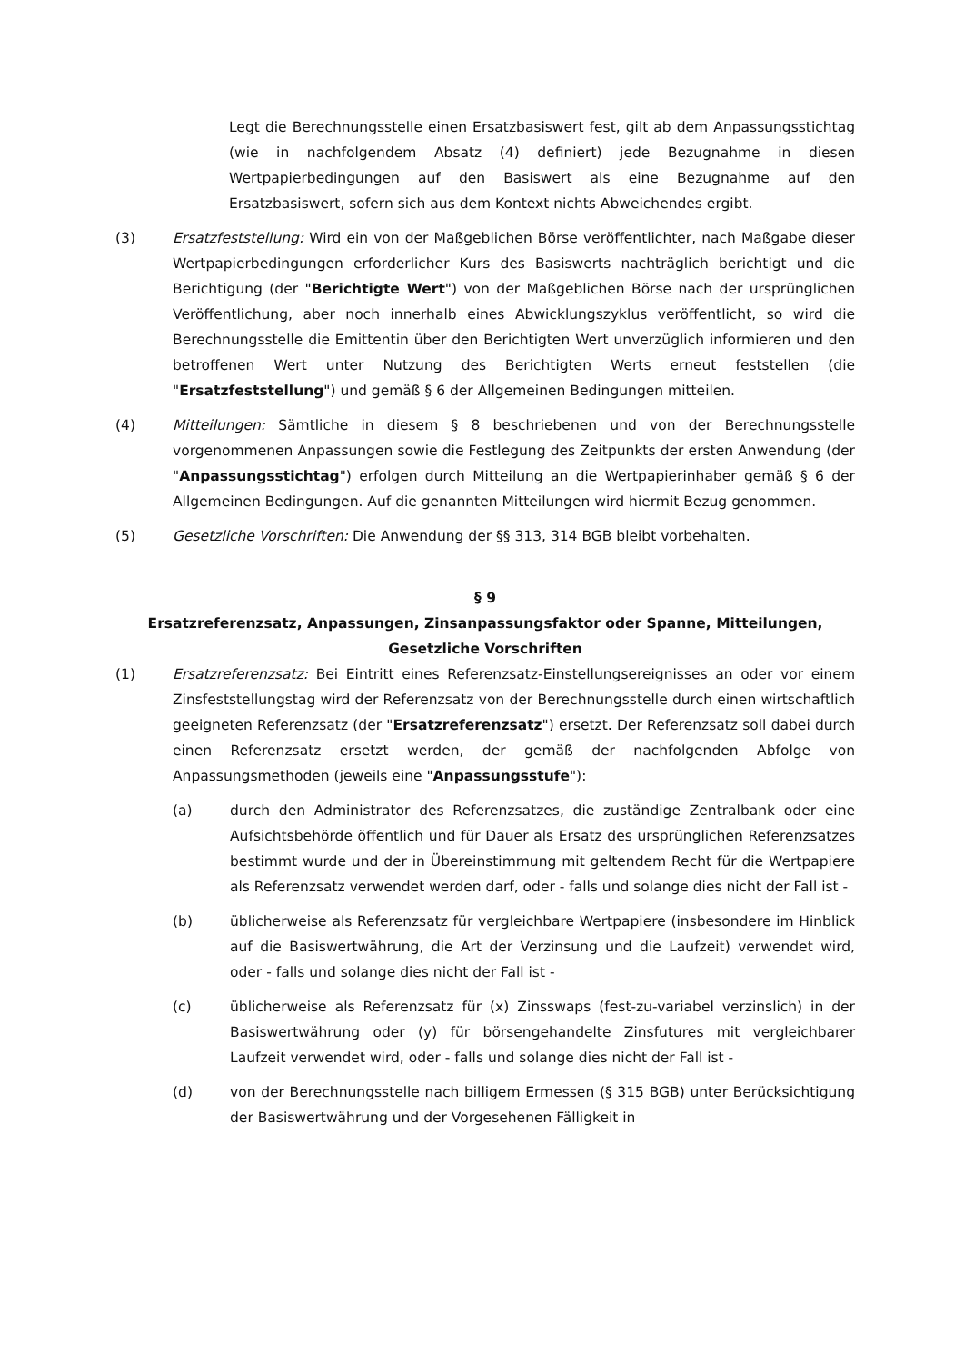Legt die Berechnungsstelle einen Ersatzbasiswert fest, gilt ab dem Anpassungsstichtag (wie in nachfolgendem Absatz (4) definiert) jede Bezugnahme in diesen Wertpapierbedingungen auf den Basiswert als eine Bezugnahme auf den Ersatzbasiswert, sofern sich aus dem Kontext nichts Abweichendes ergibt.
(3) Ersatzfeststellung: Wird ein von der Maßgeblichen Börse veröffentlichter, nach Maßgabe dieser Wertpapierbedingungen erforderlicher Kurs des Basiswerts nachträglich berichtigt und die Berichtigung (der "Berichtigte Wert") von der Maßgeblichen Börse nach der ursprünglichen Veröffentlichung, aber noch innerhalb eines Abwicklungszyklus veröffentlicht, so wird die Berechnungsstelle die Emittentin über den Berichtigten Wert unverzüglich informieren und den betroffenen Wert unter Nutzung des Berichtigten Werts erneut feststellen (die "Ersatzfeststellung") und gemäß § 6 der Allgemeinen Bedingungen mitteilen.
(4) Mitteilungen: Sämtliche in diesem § 8 beschriebenen und von der Berechnungsstelle vorgenommenen Anpassungen sowie die Festlegung des Zeitpunkts der ersten Anwendung (der "Anpassungsstichtag") erfolgen durch Mitteilung an die Wertpapierinhaber gemäß § 6 der Allgemeinen Bedingungen. Auf die genannten Mitteilungen wird hiermit Bezug genommen.
(5) Gesetzliche Vorschriften: Die Anwendung der §§ 313, 314 BGB bleibt vorbehalten.
§ 9
Ersatzreferenzsatz, Anpassungen, Zinsanpassungsfaktor oder Spanne, Mitteilungen, Gesetzliche Vorschriften
(1) Ersatzreferenzsatz: Bei Eintritt eines Referenzsatz-Einstellungsereignisses an oder vor einem Zinsfeststellungstag wird der Referenzsatz von der Berechnungsstelle durch einen wirtschaftlich geeigneten Referenzsatz (der "Ersatzreferenzsatz") ersetzt. Der Referenzsatz soll dabei durch einen Referenzsatz ersetzt werden, der gemäß der nachfolgenden Abfolge von Anpassungsmethoden (jeweils eine "Anpassungsstufe"):
(a) durch den Administrator des Referenzsatzes, die zuständige Zentralbank oder eine Aufsichtsbehörde öffentlich und für Dauer als Ersatz des ursprünglichen Referenzsatzes bestimmt wurde und der in Übereinstimmung mit geltendem Recht für die Wertpapiere als Referenzsatz verwendet werden darf, oder - falls und solange dies nicht der Fall ist -
(b) üblicherweise als Referenzsatz für vergleichbare Wertpapiere (insbesondere im Hinblick auf die Basiswertwährung, die Art der Verzinsung und die Laufzeit) verwendet wird, oder - falls und solange dies nicht der Fall ist -
(c) üblicherweise als Referenzsatz für (x) Zinsswaps (fest-zu-variabel verzinslich) in der Basiswertwährung oder (y) für börsengehandelte Zinsfutures mit vergleichbarer Laufzeit verwendet wird, oder - falls und solange dies nicht der Fall ist -
(d) von der Berechnungsstelle nach billigem Ermessen (§ 315 BGB) unter Berücksichtigung der Basiswertwährung und der Vorgesehenen Fälligkeit in